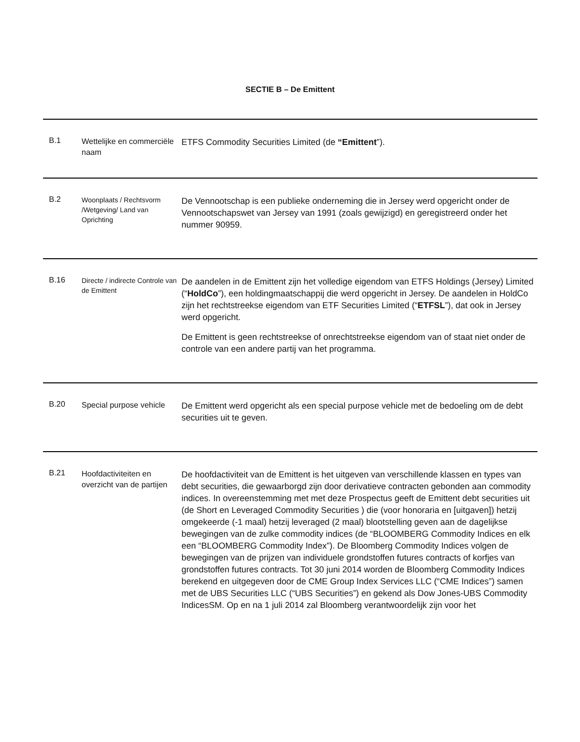SECTIE B – De Emittent
| B.1 | Wettelijke en commerciële naam | ETFS Commodity Securities Limited (de “Emittent ”). |
| B.2 | Woonplaats / Rechtsvorm /Wetgeving/ Land van Oprichting | De Vennootschap is een publieke onderneming die in Jersey werd opgericht onder de Vennootschapswet van Jersey van 1991 (zoals gewijzigd) en geregistreerd onder het nummer 90959. |
| B.16 | Directe / indirecte Controle van de Emittent | De aandelen in de Emittent zijn het volledige eigendom van ETFS Holdings (Jersey) Limited (“ HoldCo ”), een holdingmaatschappij die werd opgericht in Jersey. De aandelen in HoldCo zijn het rechtstreekse eigendom van ETF Securities Limited (“ ETFSL ”), dat ook in Jersey werd opgericht. De Emittent is geen rechtstreekse of onrechtstreekse eigendom van of staat niet onder de controle van een andere partij van het programma. |
| B.20 | Special purpose vehicle | De Emittent werd opgericht als een special purpose vehicle met de bedoeling om de debt securities uit te geven. |
| B.21 | Hoofdactiviteiten en overzicht van de partijen | De hoofdactiviteit van de Emittent is het uitgeven van verschillende klassen en types van debt securities, die gewaarborgd zijn door derivatieve contracten gebonden aan commodity indices. In overeenstemming met met deze Prospectus geeft de Emittent debt securities uit (de Short en Leveraged Commodity Securities ) die (voor honoraria en [uitgaven]) hetzij omgekeerde (-1 maal) hetzij leveraged (2 maal) blootstelling geven aan de dagelijkse bewegingen van de zulke commodity indices (de “BLOOMBERG Commodity Indices en elk een “BLOOMBERG Commodity Index”). De Bloomberg Commodity Indices volgen de bewegingen van de prijzen van individuele grondstoffen futures contracts of korfjes van grondstoffen futures contracts. Tot 30 juni 2014 worden de Bloomberg Commodity Indices berekend en uitgegeven door de CME Group Index Services LLC (“CME Indices”) samen met de UBS Securities LLC (“UBS Securities”) en gekend als Dow Jones-UBS Commodity IndicesSM. Op en na 1 juli 2014 zal Bloomberg verantwoordelijk zijn voor het |